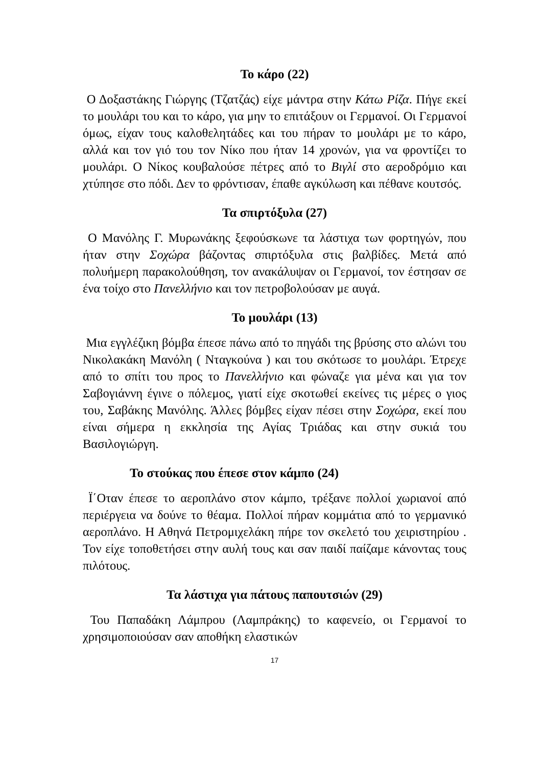Το κάρο (22)
Ο Δοξαστάκης Γιώργης (Τζατζάς) είχε μάντρα στην Κάτω Ρίζα. Πήγε εκεί το μουλάρι του και το κάρο, για μην το επιτάξουν οι Γερμανοί. Οι Γερμανοί όμως, είχαν τους καλοθελητάδες και του πήραν το μουλάρι με το κάρο, αλλά και τον γιό του τον Νίκο που ήταν 14 χρονών, για να φροντίζει το μουλάρι. Ο Νίκος κουβαλούσε πέτρες από το Βιγλί στο αεροδρόμιο και χτύπησε στο πόδι. Δεν το φρόντισαν, έπαθε αγκύλωση και πέθανε κουτσός.
Τα σπιρτόξυλα (27)
Ο Μανόλης Γ. Μυρωνάκης ξεφούσκωνε τα λάστιχα των φορτηγών, που ήταν στην Σοχώρα βάζοντας σπιρτόξυλα στις βαλβίδες. Μετά από πολυήμερη παρακολούθηση, τον ανακάλυψαν οι Γερμανοί, τον έστησαν σε ένα τοίχο στο Πανελλήνιο και τον πετροβολούσαν με αυγά.
Το μουλάρι (13)
Μια εγγλέζικη βόμβα έπεσε πάνω από το πηγάδι της βρύσης στο αλώνι του Νικολακάκη Μανόλη ( Νταγκούνα ) και του σκότωσε το μουλάρι. Έτρεχε από το σπίτι του προς το Πανελλήνιο και φώναζε για μένα και για τον Σαβογιάννη έγινε ο πόλεμος, γιατί είχε σκοτωθεί εκείνες τις μέρες ο γιος του, Σαβάκης Μανόλης. Άλλες βόμβες είχαν πέσει στην Σοχώρα, εκεί που είναι σήμερα η εκκλησία της Αγίας Τριάδας και στην συκιά του Βασιλογιώργη.
Το στούκας που έπεσε στον κάμπο (24)
Ϊ΄Οταν έπεσε το αεροπλάνο στον κάμπο, τρέξανε πολλοί χωριανοί από περιέργεια να δούνε το θέαμα. Πολλοί πήραν κομμάτια από το γερμανικό αεροπλάνο. Η Αθηνά Πετρομιχελάκη πήρε τον σκελετό του χειριστηρίου . Τον είχε τοποθετήσει στην αυλή τους και σαν παιδί παίζαμε κάνοντας τους πιλότους.
Τα λάστιχα για πάτους παπουτσιών (29)
Του Παπαδάκη Λάμπρου (Λαμπράκης) το καφενείο, οι Γερμανοί το χρησιμοποιούσαν σαν αποθήκη ελαστικών
17